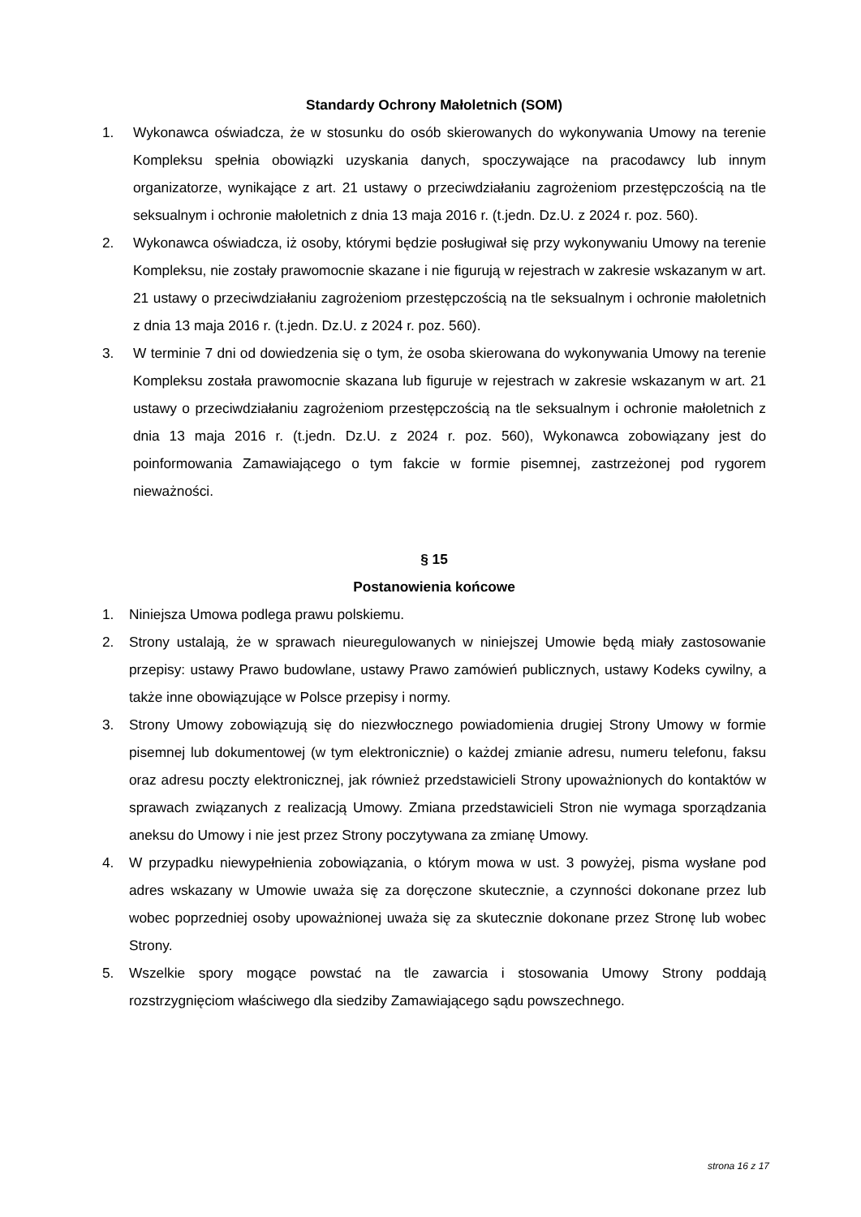Standardy Ochrony Małoletnich (SOM)
1. Wykonawca oświadcza, że w stosunku do osób skierowanych do wykonywania Umowy na terenie Kompleksu spełnia obowiązki uzyskania danych, spoczywające na pracodawcy lub innym organizatorze, wynikające z art. 21 ustawy o przeciwdziałaniu zagrożeniom przestępczością na tle seksualnym i ochronie małoletnich z dnia 13 maja 2016 r. (t.jedn. Dz.U. z 2024 r. poz. 560).
2. Wykonawca oświadcza, iż osoby, którymi będzie posługiwał się przy wykonywaniu Umowy na terenie Kompleksu, nie zostały prawomocnie skazane i nie figurują w rejestrach w zakresie wskazanym w art. 21 ustawy o przeciwdziałaniu zagrożeniom przestępczością na tle seksualnym i ochronie małoletnich z dnia 13 maja 2016 r. (t.jedn. Dz.U. z 2024 r. poz. 560).
3. W terminie 7 dni od dowiedzenia się o tym, że osoba skierowana do wykonywania Umowy na terenie Kompleksu została prawomocnie skazana lub figuruje w rejestrach w zakresie wskazanym w art. 21 ustawy o przeciwdziałaniu zagrożeniom przestępczością na tle seksualnym i ochronie małoletnich z dnia 13 maja 2016 r. (t.jedn. Dz.U. z 2024 r. poz. 560), Wykonawca zobowiązany jest do poinformowania Zamawiającego o tym fakcie w formie pisemnej, zastrzeżonej pod rygorem nieważności.
§ 15
Postanowienia końcowe
1. Niniejsza Umowa podlega prawu polskiemu.
2. Strony ustalają, że w sprawach nieuregulowanych w niniejszej Umowie będą miały zastosowanie przepisy: ustawy Prawo budowlane, ustawy Prawo zamówień publicznych, ustawy Kodeks cywilny, a także inne obowiązujące w Polsce przepisy i normy.
3. Strony Umowy zobowiązują się do niezwłocznego powiadomienia drugiej Strony Umowy w formie pisemnej lub dokumentowej (w tym elektronicznie) o każdej zmianie adresu, numeru telefonu, faksu oraz adresu poczty elektronicznej, jak również przedstawicieli Strony upoważnionych do kontaktów w sprawach związanych z realizacją Umowy. Zmiana przedstawicieli Stron nie wymaga sporządzania aneksu do Umowy i nie jest przez Strony poczytywana za zmianę Umowy.
4. W przypadku niewypełnienia zobowiązania, o którym mowa w ust. 3 powyżej, pisma wysłane pod adres wskazany w Umowie uważa się za doręczone skutecznie, a czynności dokonane przez lub wobec poprzedniej osoby upoważnionej uważa się za skutecznie dokonane przez Stronę lub wobec Strony.
5. Wszelkie spory mogące powstać na tle zawarcia i stosowania Umowy Strony poddają rozstrzygnięciom właściwego dla siedziby Zamawiającego sądu powszechnego.
strona 16 z 17